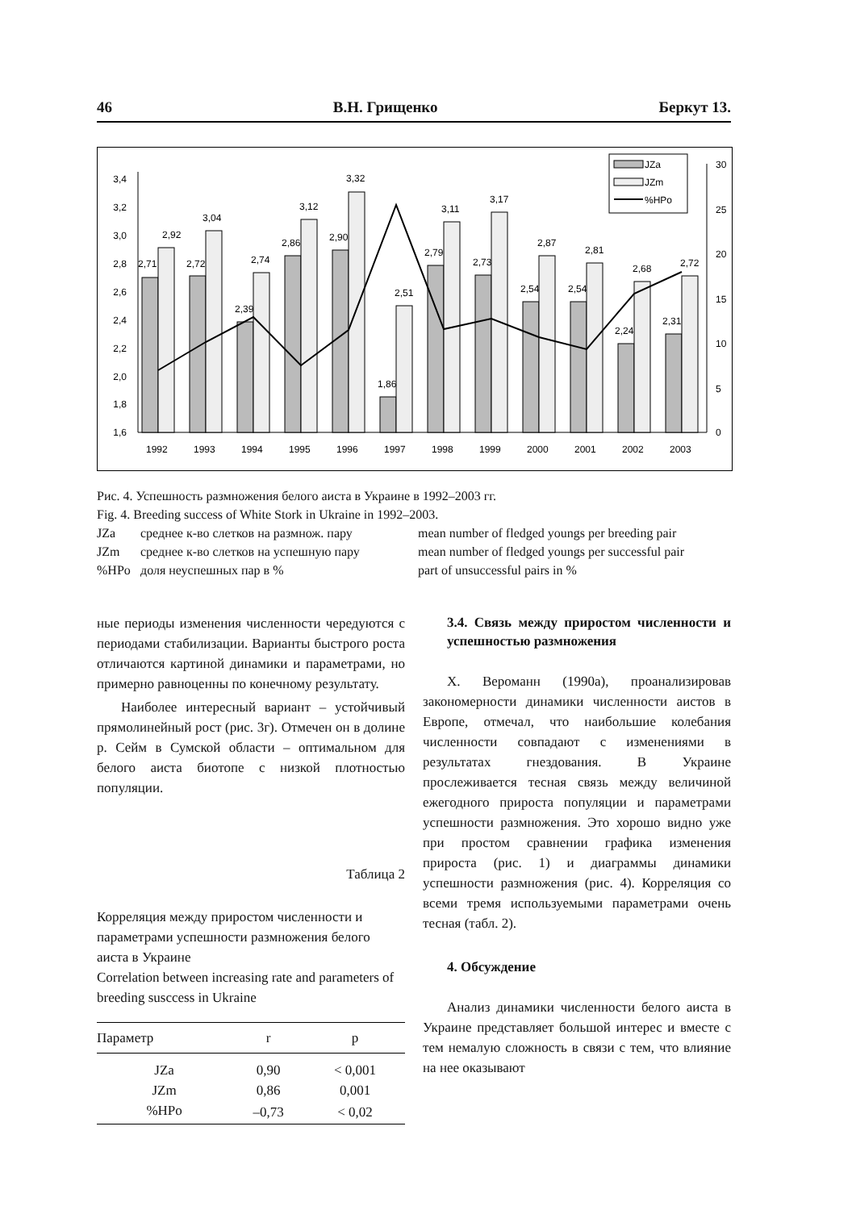46 В.Н. Грищенко Беркут 13.
3,4
3,2
3,0
2,8
2,6
2,4
2,2
2,0
1,8
1,6
30
25
20
15
10
5
0
2,71
2,92
2,72
3,04
2,39
2,74
2,86
3,12
2,90
3,32
1,86
2,51
2,79
3,11
2,73
3,17
2,54
2,87
2,54
2,81
2,24
2,68
2,31
2,72
1992
1993
1994
1995
1996
1997
1998
1999
2000
2001
2002
2003
JZa
JZm
%HPo
Рис. 4. Успешность размножения белого аиста в Украине в 1992–2003 гг.
Fig. 4. Breeding success of White Stork in Ukraine in 1992–2003.
JZa среднее к-во слетков на размнож. пару mean number of fledged youngs per breeding pair JZm среднее к-во слетков на успешную пару mean number of fledged youngs per successful pair %HPo доля неуспешных пар в % part of unsuccessful pairs in %
ные периоды изменения численности чередуются с периодами стабилизации. Варианты быстрого роста отличаются картиной динамики и параметрами, но примерно равноценны по конечному результату.
Наиболее интересный вариант – устойчивый прямолинейный рост (рис. 3г). Отмечен он в долине р. Сейм в Сумской области – оптимальном для белого аиста биотопе с низкой плотностью популяции.
Таблица 2
Корреляция между приростом численности и параметрами успешности размножения белого аиста в Украине
Correlation between increasing rate and parameters of breeding susccess in Ukraine
| Параметр | r | p |
| --- | --- | --- |
| JZa | 0,90 | < 0,001 |
| JZm | 0,86 | 0,001 |
| %HPo | –0,73 | < 0,02 |
3.4. Связь между приростом численности и успешностью размножения
Х. Вероманн (1990а), проанализировав закономерности динамики численности аистов в Европе, отмечал, что наибольшие колебания численности совпадают с изменениями в результатах гнездования. В Украине прослеживается тесная связь между величиной ежегодного прироста популяции и параметрами успешности размножения. Это хорошо видно уже при простом сравнении графика изменения прироста (рис. 1) и диаграммы динамики успешности размножения (рис. 4). Корреляция со всеми тремя используемыми параметрами очень тесная (табл. 2).
4. Обсуждение
Анализ динамики численности белого аиста в Украине представляет большой интерес и вместе с тем немалую сложность в связи с тем, что влияние на нее оказывают